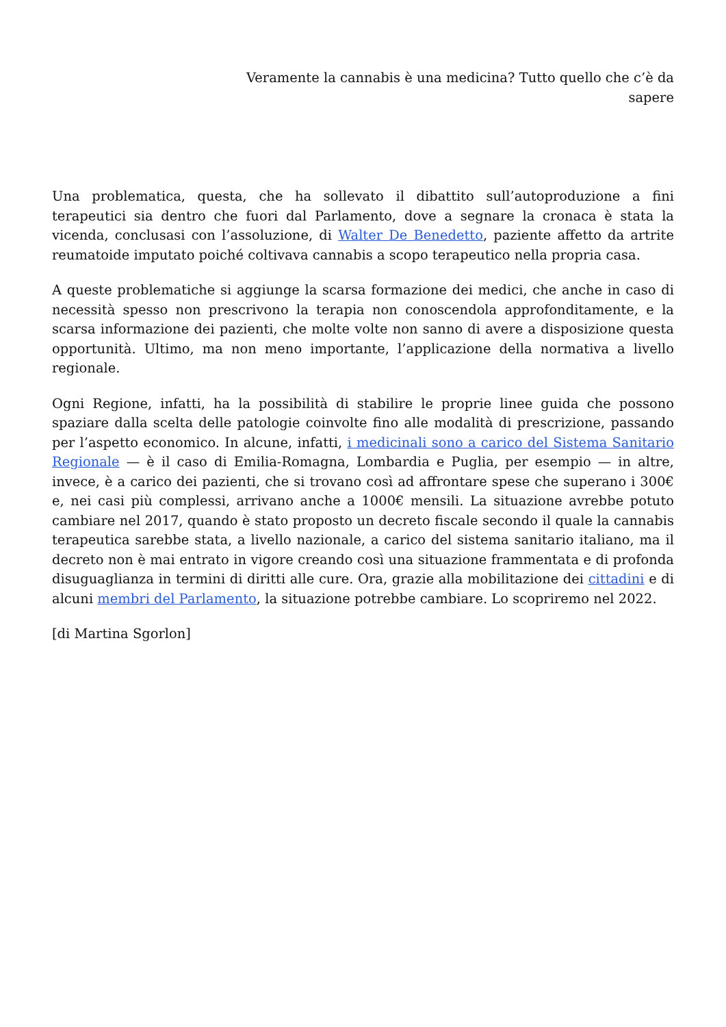Veramente la cannabis è una medicina? Tutto quello che c’è da
sapere
Una problematica, questa, che ha sollevato il dibattito sull’autoproduzione a fini terapeutici sia dentro che fuori dal Parlamento, dove a segnare la cronaca è stata la vicenda, conclusasi con l’assoluzione, di Walter De Benedetto, paziente affetto da artrite reumatoide imputato poiché coltivava cannabis a scopo terapeutico nella propria casa.
A queste problematiche si aggiunge la scarsa formazione dei medici, che anche in caso di necessità spesso non prescrivono la terapia non conoscendola approfonditamente, e la scarsa informazione dei pazienti, che molte volte non sanno di avere a disposizione questa opportunità. Ultimo, ma non meno importante, l’applicazione della normativa a livello regionale.
Ogni Regione, infatti, ha la possibilità di stabilire le proprie linee guida che possono spaziare dalla scelta delle patologie coinvolte fino alle modalità di prescrizione, passando per l’aspetto economico. In alcune, infatti, i medicinali sono a carico del Sistema Sanitario Regionale — è il caso di Emilia-Romagna, Lombardia e Puglia, per esempio — in altre, invece, è a carico dei pazienti, che si trovano così ad affrontare spese che superano i 300€ e, nei casi più complessi, arrivano anche a 1000€ mensili. La situazione avrebbe potuto cambiare nel 2017, quando è stato proposto un decreto fiscale secondo il quale la cannabis terapeutica sarebbe stata, a livello nazionale, a carico del sistema sanitario italiano, ma il decreto non è mai entrato in vigore creando così una situazione frammentata e di profonda disuguaglianza in termini di diritti alle cure. Ora, grazie alla mobilitazione dei cittadini e di alcuni membri del Parlamento, la situazione potrebbe cambiare. Lo scopriremo nel 2022.
[di Martina Sgorlon]